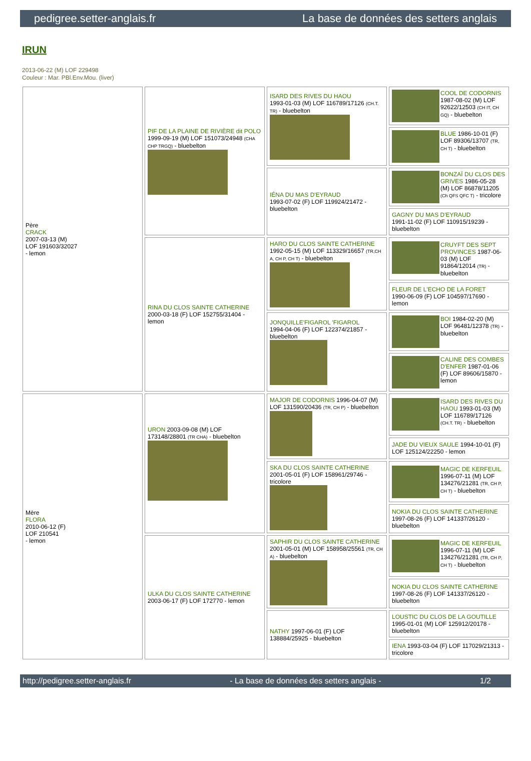pedigree.setter-anglais.fr La base de données des setters anglais
IRUN
2013-06-22 (M) LOF 229498
Couleur : Mar. PBl.Env.Mou. (liver)
| Père CRACK 2007-03-13 (M) LOF 191603/32027 - lemon | PIF DE LA PLAINE DE RIVIÈRE dit POLO 1999-09-19 (M) LOF 151073/24948 (CHA CHP TRGQ) - bluebelton | ISARD DES RIVES DU HAOU 1993-01-03 (M) LOF 116789/17126 (CH.T. TR) - bluebelton | COOL DE CODORNIS 1987-08-02 (M) LOF 92622/12503 (CH IT, CH GQ) - bluebelton |
| | | | BLUE 1986-10-01 (F) LOF 89306/13707 (TR, CH T) - bluebelton |
| | | IÉNA DU MAS D'EYRAUD 1993-07-02 (F) LOF 119924/21472 - bluebelton | BONZAÏ DU CLOS DES GRIVES 1986-05-28 (M) LOF 86878/11205 (Ch QFS QFC T) - tricolore |
| | | | GAGNY DU MAS D'EYRAUD 1991-11-02 (F) LOF 110915/19239 - bluebelton |
| | RINA DU CLOS SAINTE CATHERINE 2000-03-18 (F) LOF 152755/31404 - lemon | HARO DU CLOS SAINTE CATHERINE 1992-05-15 (M) LOF 113329/16657 (TR,CH A, CH P, CH T) - bluebelton | CRUYFT DES SEPT PROVINCES 1987-06-03 (M) LOF 91864/12014 (TR) - bluebelton |
| | | | FLEUR DE L'ECHO DE LA FORET 1990-06-09 (F) LOF 104597/17690 - lemon |
| | | JONQUILLE'FIGAROL 'FIGAROL 1994-04-06 (F) LOF 122374/21857 - bluebelton | BOI 1984-02-20 (M) LOF 96481/12378 (TR) - bluebelton |
| | | | CALINE DES COMBES D'ENFER 1987-01-06 (F) LOF 89606/15870 - lemon |
| Mère FLORA 2010-06-12 (F) LOF 210541 - lemon | URON 2003-09-08 (M) LOF 173148/28801 (TR CHA) - bluebelton | MAJOR DE CODORNIS 1996-04-07 (M) LOF 131590/20436 (TR, CH P) - bluebelton | ISARD DES RIVES DU HAOU 1993-01-03 (M) LOF 116789/17126 (CH.T. TR) - bluebelton |
| | | | JADE DU VIEUX SAULE 1994-10-01 (F) LOF 125124/22250 - lemon |
| | | SKA DU CLOS SAINTE CATHERINE 2001-05-01 (F) LOF 158961/29746 - tricolore | MAGIC DE KERFEUIL 1996-07-11 (M) LOF 134276/21281 (TR, CH P, CH T) - bluebelton |
| | | | NOKIA DU CLOS SAINTE CATHERINE 1997-08-26 (F) LOF 141337/26120 - bluebelton |
| | ULKA DU CLOS SAINTE CATHERINE 2003-06-17 (F) LOF 172770 - lemon | SAPHIR DU CLOS SAINTE CATHERINE 2001-05-01 (M) LOF 158958/25561 (TR, CH A) - bluebelton | MAGIC DE KERFEUIL 1996-07-11 (M) LOF 134276/21281 (TR, CH P, CH T) - bluebelton |
| | | | NOKIA DU CLOS SAINTE CATHERINE 1997-08-26 (F) LOF 141337/26120 - bluebelton |
| | | NATHY 1997-06-01 (F) LOF 138884/25925 - bluebelton | LOUSTIC DU CLOS DE LA GOUTILLE 1995-01-01 (M) LOF 125912/20178 - bluebelton |
| | | | IENA 1993-03-04 (F) LOF 117029/21313 - tricolore |
http://pedigree.setter-anglais.fr - La base de données des setters anglais - 1/2